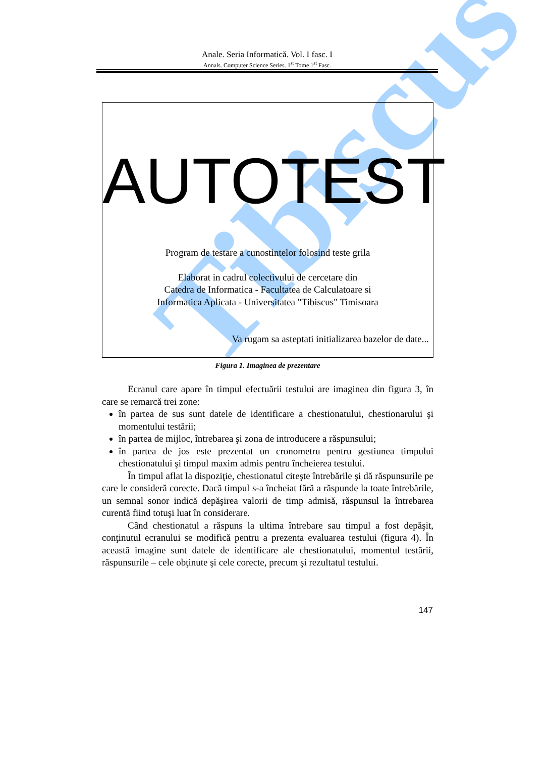Tibiscus
Anale. Seria Informatică. Vol. I fasc. I
Annals. Computer Science Series. 1<sup>st</sup> Tome 1<sup>st</sup> Fasc.
AUTOTEST
Program de testare a cunostintelor folosind teste grila
Elaborat in cadrul colectivului de cercetare din
Catedra de Informatica - Facultatea de Calculatoare si
Informatica Aplicata - Universitatea "Tibiscus" Timisoara
Va rugam sa asteptati initializarea bazelor de date...
Figura 1. Imaginea de prezentare
Ecranul care apare în timpul efectuării testului are imaginea din figura 3, în care se remarcă trei zone:
în partea de sus sunt datele de identificare a chestionatului, chestionarului şi momentului testării;
în partea de mijloc, întrebarea şi zona de introducere a răspunsului;
în partea de jos este prezentat un cronometru pentru gestiunea timpului chestionatului şi timpul maxim admis pentru încheierea testului.
În timpul aflat la dispoziţie, chestionatul citeşte întrebările şi dă răspunsurile pe care le consideră corecte. Dacă timpul s-a încheiat fără a răspunde la toate întrebările, un semnal sonor indică depăşirea valorii de timp admisă, răspunsul la întrebarea curentă fiind totuşi luat în considerare.
Când chestionatul a răspuns la ultima întrebare sau timpul a fost depăşit, conţinutul ecranului se modifică pentru a prezenta evaluarea testului (figura 4). În această imagine sunt datele de identificare ale chestionatului, momentul testării, răspunsurile – cele obţinute şi cele corecte, precum şi rezultatul testului.
147